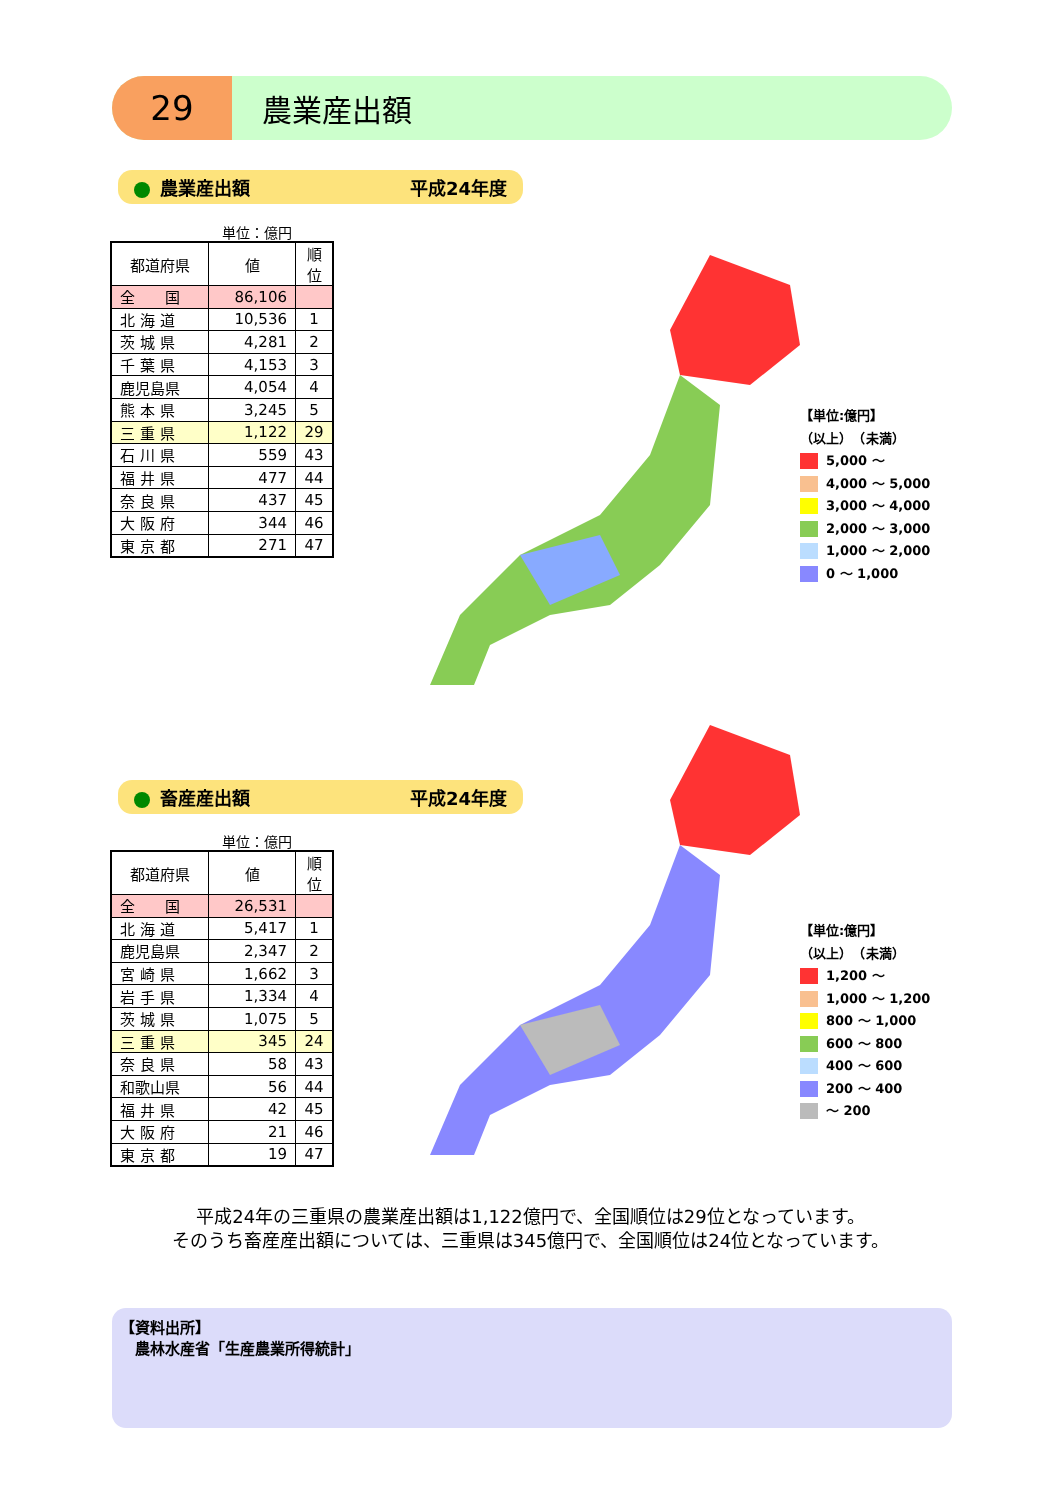29
農業産出額
農業産出額 平成24年度
単位：億円
| 都道府県 | 値 | 順位 |
| --- | --- | --- |
| 全 国 | 86,106 | |
| 北 海 道 | 10,536 | 1 |
| 茨 城 県 | 4,281 | 2 |
| 千 葉 県 | 4,153 | 3 |
| 鹿児島県 | 4,054 | 4 |
| 熊 本 県 | 3,245 | 5 |
| 三 重 県 | 1,122 | 29 |
| 石 川 県 | 559 | 43 |
| 福 井 県 | 477 | 44 |
| 奈 良 県 | 437 | 45 |
| 大 阪 府 | 344 | 46 |
| 東 京 都 | 271 | 47 |
【単位:億円】
（以上）　（未満）
5,000 ～
4,000 ～ 5,000
3,000 ～ 4,000
2,000 ～ 3,000
1,000 ～ 2,000
0 ～ 1,000
畜産産出額 平成24年度
単位：億円
| 都道府県 | 値 | 順位 |
| --- | --- | --- |
| 全 国 | 26,531 | |
| 北 海 道 | 5,417 | 1 |
| 鹿児島県 | 2,347 | 2 |
| 宮 崎 県 | 1,662 | 3 |
| 岩 手 県 | 1,334 | 4 |
| 茨 城 県 | 1,075 | 5 |
| 三 重 県 | 345 | 24 |
| 奈 良 県 | 58 | 43 |
| 和歌山県 | 56 | 44 |
| 福 井 県 | 42 | 45 |
| 大 阪 府 | 21 | 46 |
| 東 京 都 | 19 | 47 |
【単位:億円】
（以上）　（未満）
1,200 ～
1,000 ～ 1,200
800 ～ 1,000
600 ～ 800
400 ～ 600
200 ～ 400
～ 200
平成24年の三重県の農業産出額は1,122億円で、全国順位は29位となっています。
そのうち畜産産出額については、三重県は345億円で、全国順位は24位となっています。
【資料出所】
　農林水産省「生産農業所得統計」